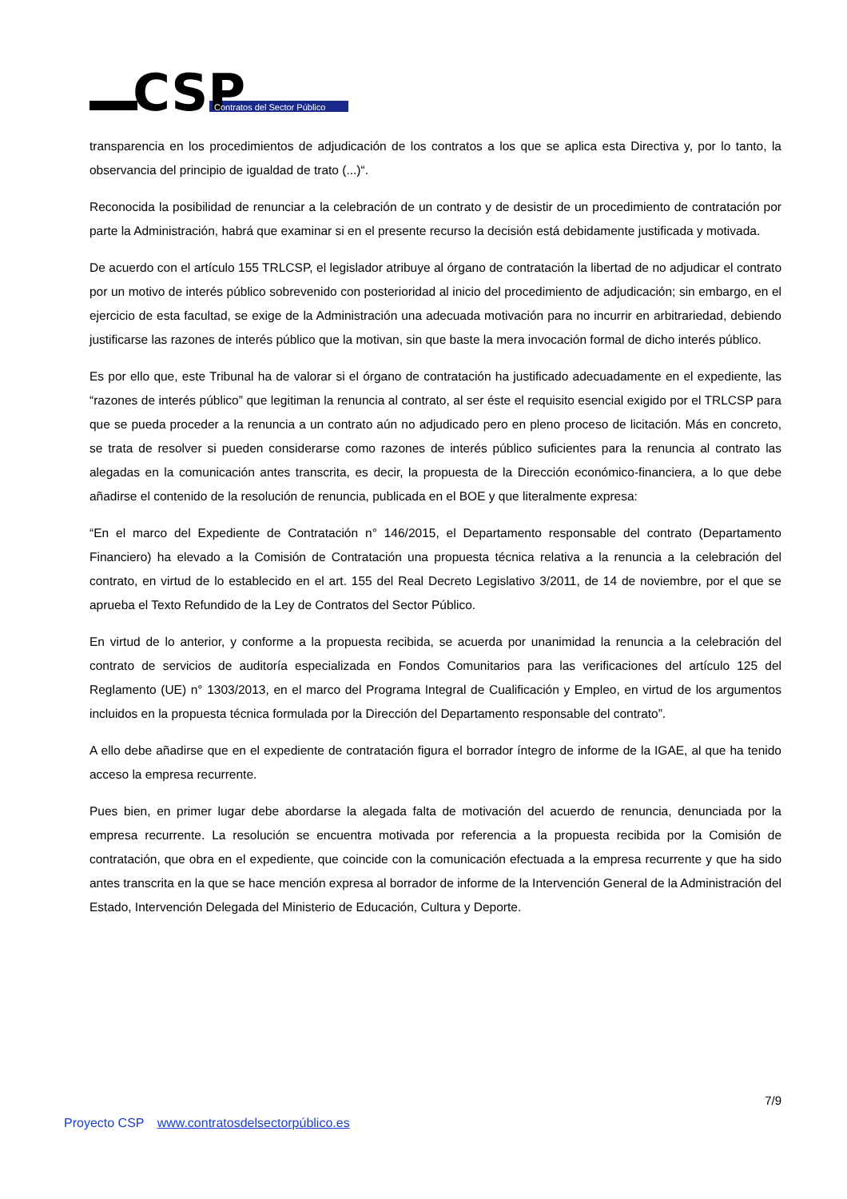CSP
Contratos del Sector Público
transparencia en los procedimientos de adjudicación de los contratos a los que se aplica esta Directiva y, por lo tanto, la observancia del principio de igualdad de trato (...)“.
Reconocida la posibilidad de renunciar a la celebración de un contrato y de desistir de un procedimiento de contratación por parte la Administración, habrá que examinar si en el presente recurso la decisión está debidamente justificada y motivada.
De acuerdo con el artículo 155 TRLCSP, el legislador atribuye al órgano de contratación la libertad de no adjudicar el contrato por un motivo de interés público sobrevenido con posterioridad al inicio del procedimiento de adjudicación; sin embargo, en el ejercicio de esta facultad, se exige de la Administración una adecuada motivación para no incurrir en arbitrariedad, debiendo justificarse las razones de interés público que la motivan, sin que baste la mera invocación formal de dicho interés público.
Es por ello que, este Tribunal ha de valorar si el órgano de contratación ha justificado adecuadamente en el expediente, las “razones de interés público” que legitiman la renuncia al contrato, al ser éste el requisito esencial exigido por el TRLCSP para que se pueda proceder a la renuncia a un contrato aún no adjudicado pero en pleno proceso de licitación. Más en concreto, se trata de resolver si pueden considerarse como razones de interés público suficientes para la renuncia al contrato las alegadas en la comunicación antes transcrita, es decir, la propuesta de la Dirección económico-financiera, a lo que debe añadirse el contenido de la resolución de renuncia, publicada en el BOE y que literalmente expresa:
“En el marco del Expediente de Contratación n° 146/2015, el Departamento responsable del contrato (Departamento Financiero) ha elevado a la Comisión de Contratación una propuesta técnica relativa a la renuncia a la celebración del contrato, en virtud de lo establecido en el art. 155 del Real Decreto Legislativo 3/2011, de 14 de noviembre, por el que se aprueba el Texto Refundido de la Ley de Contratos del Sector Público.
En virtud de lo anterior, y conforme a la propuesta recibida, se acuerda por unanimidad la renuncia a la celebración del contrato de servicios de auditoría especializada en Fondos Comunitarios para las verificaciones del artículo 125 del Reglamento (UE) n° 1303/2013, en el marco del Programa Integral de Cualificación y Empleo, en virtud de los argumentos incluidos en la propuesta técnica formulada por la Dirección del Departamento responsable del contrato”.
A ello debe añadirse que en el expediente de contratación figura el borrador íntegro de informe de la IGAE, al que ha tenido acceso la empresa recurrente.
Pues bien, en primer lugar debe abordarse la alegada falta de motivación del acuerdo de renuncia, denunciada por la empresa recurrente. La resolución se encuentra motivada por referencia a la propuesta recibida por la Comisión de contratación, que obra en el expediente, que coincide con la comunicación efectuada a la empresa recurrente y que ha sido antes transcrita en la que se hace mención expresa al borrador de informe de la Intervención General de la Administración del Estado, Intervención Delegada del Ministerio de Educación, Cultura y Deporte.
7/9
Proyecto CSP www.contratosdelsectorpúblico.es